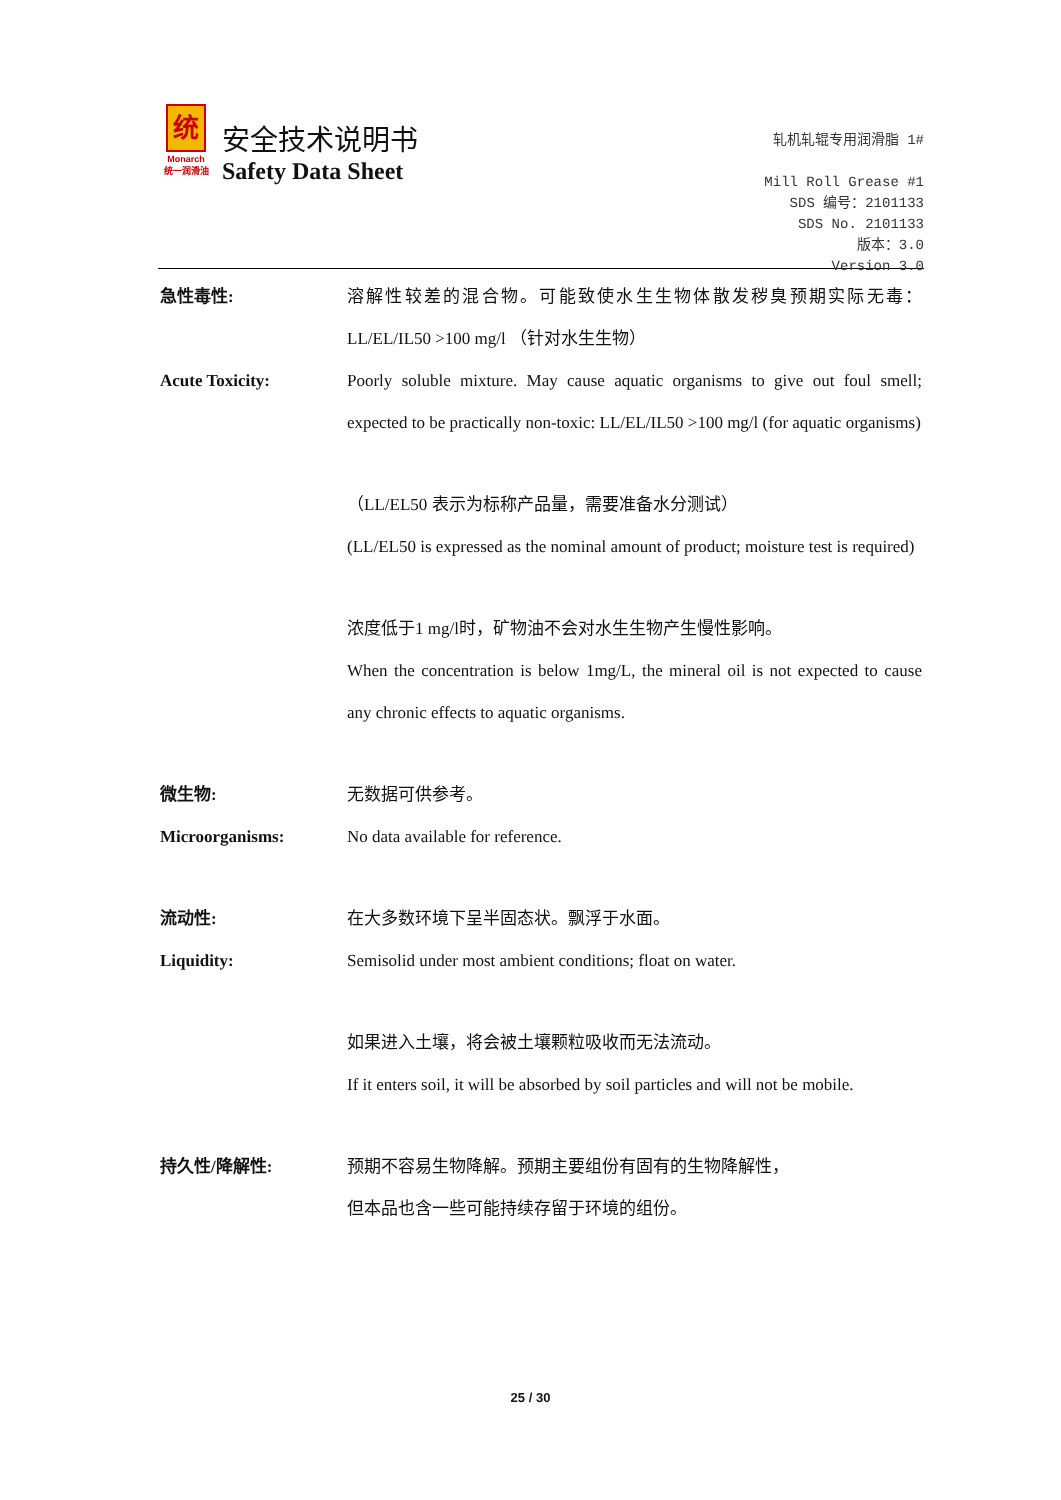统
Monarch
统一润滑油
安全技术说明书
Safety Data Sheet
轧机轧辊专用润滑脂 1#
Mill Roll Grease #1
SDS 编号：2101133
SDS No. 2101133
版本：3.0
Version 3.0
急性毒性: 溶解性较差的混合物。可能致使水生生物体散发秽臭预期实际无毒：LL/EL/IL50 >100 mg/l （针对水生生物）
Acute Toxicity: Poorly soluble mixture. May cause aquatic organisms to give out foul smell; expected to be practically non-toxic: LL/EL/IL50 >100 mg/l (for aquatic organisms)
（LL/EL50 表示为标称产品量，需要准备水分测试）
(LL/EL50 is expressed as the nominal amount of product; moisture test is required)
浓度低于1 mg/l时，矿物油不会对水生生物产生慢性影响。
When the concentration is below 1mg/L, the mineral oil is not expected to cause any chronic effects to aquatic organisms.
微生物: 无数据可供参考。
Microorganisms: No data available for reference.
流动性: 在大多数环境下呈半固态状。飘浮于水面。
Liquidity: Semisolid under most ambient conditions; float on water.
如果进入土壤，将会被土壤颗粒吸收而无法流动。
If it enters soil, it will be absorbed by soil particles and will not be mobile.
持久性/降解性: 预期不容易生物降解。预期主要组份有固有的生物降解性，
但本品也含一些可能持续存留于环境的组份。
25 / 30